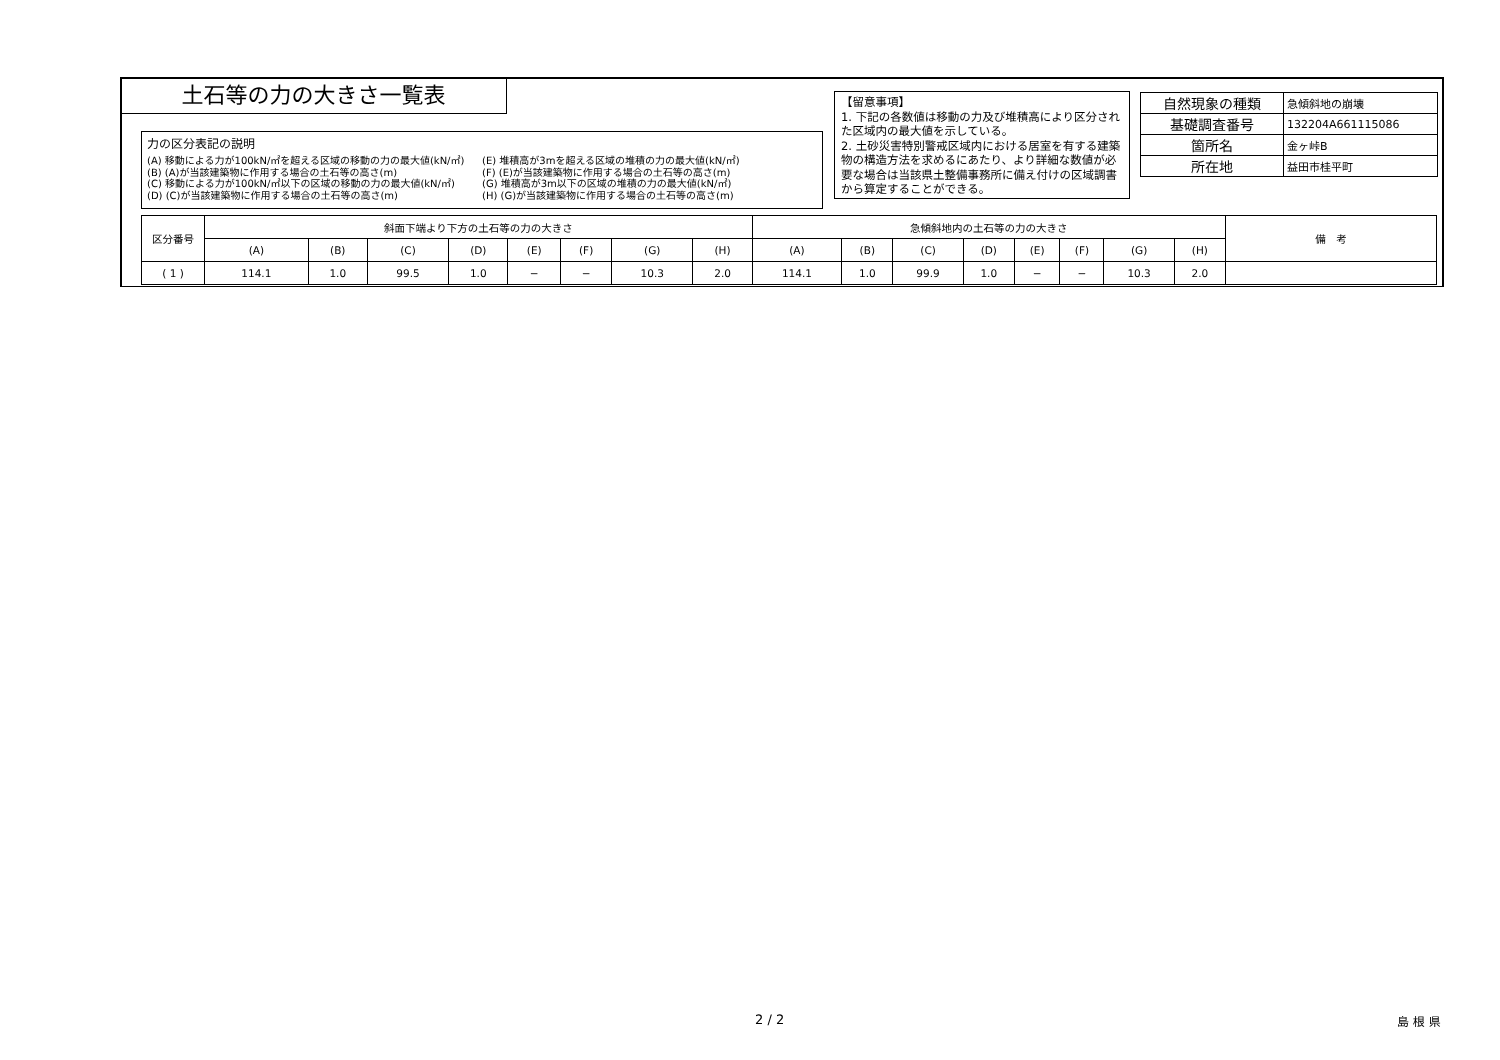土石等の力の大きさ一覧表
力の区分表記の説明
(A) 移動による力が100kN/㎡を超える区域の移動の力の最大値(kN/㎡)
(B) (A)が当該建築物に作用する場合の土石等の高さ(m)
(C) 移動による力が100kN/㎡以下の区域の移動の力の最大値(kN/㎡)
(D) (C)が当該建築物に作用する場合の土石等の高さ(m)
(E) 堆積高が3mを超える区域の堆積の力の最大値(kN/㎡)
(F) (E)が当該建築物に作用する場合の土石等の高さ(m)
(G) 堆積高が3m以下の区域の堆積の力の最大値(kN/㎡)
(H) (G)が当該建築物に作用する場合の土石等の高さ(m)
【留意事項】
1. 下記の各数値は移動の力及び堆積高により区分された区域内の最大値を示している。
2. 土砂災害特別警戒区域内における居室を有する建築物の構造方法を求めるにあたり、より詳細な数値が必要な場合は当該県土整備事務所に備え付けの区域調書から算定することができる。
| 自然現象の種類 | 急傾斜地の崩壊 |
| 基礎調査番号 | 132204A661115086 |
| 箇所名 | 金ヶ峠B |
| 所在地 | 益田市桂平町 |
| 区分番号 | 斜面下端より下方の土石等の力の大きさ | | | | | | | | 急傾斜地内の土石等の力の大きさ | | | | | | | | 備 考 |
| --- | --- | --- | --- | --- | --- | --- | --- | --- | --- | --- | --- | --- | --- | --- | --- | --- | --- |
| | (A) | (B) | (C) | (D) | (E) | (F) | (G) | (H) | (A) | (B) | (C) | (D) | (E) | (F) | (G) | (H) | |
| ( 1 ) | 114.1 | 1.0 | 99.5 | 1.0 | − | − | 10.3 | 2.0 | 114.1 | 1.0 | 99.9 | 1.0 | − | − | 10.3 | 2.0 | |
2 / 2 島 根 県